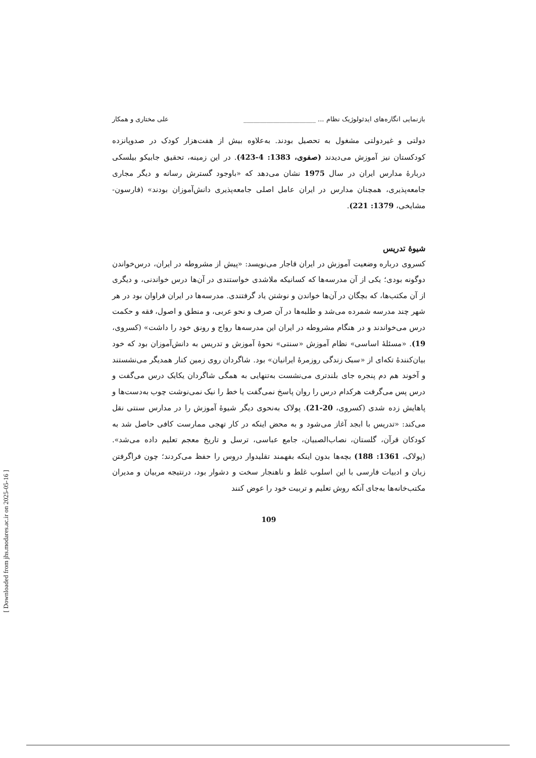بازنمایی انگاره‌های ایدئولوژیک نظام ... ______________________ علی مختاری و همکار
دولتی و غیردولتی مشغول به تحصیل بودند. به‌علاوه بیش از هفت‌هزار کودک در صدوپانزده کودکستان نیز آموزش می‌دیدند (صفوی، 1383: 4-423). در این زمینه، تحقیق جابیکو بیلسکی دربارهٔ مدارس ایران در سال 1975 نشان می‌دهد که «باوجود گسترش رسانه و دیگر مجاری جامعه‌پذیری، همچنان مدارس در ایران عامل اصلی جامعه‌پذیری دانش‌آموزان بودند» (فارسون- مشایخی، 1379: 221).
شیوهٔ تدریس
کسروی درباره وضعیت آموزش در ایران قاجار می‌نویسد: «پیش از مشروطه در ایران، درس‌خواندن دوگونه بودی؛ یکی از آن مدرسه‌ها که کسانیکه ملاشدی خواستندی در آن‌ها درس خواندنی، و دیگری از آن مکتب‌ها، که بچگان در آن‌ها خواندن و نوشتن یاد گرفتندی. مدرسه‌ها در ایران فراوان بود در هر شهر چند مدرسه شمرده می‌شد و طلبه‌ها در آن صرف و نحو عربی، و منطق و اصول، فقه و حکمت درس می‌خواندند و در هنگام مشروطه در ایران این مدرسه‌ها رواج و رونق خود را داشت» (کسروی، 19). «مسئلهٔ اساسی» نظام آموزش «سنتی» نحوهٔ آموزش و تدریس به دانش‌آموزان بود که خود بیان‌کنندهٔ تکه‌ای از «سبک زندگی روزمرهٔ ایرانیان» بود. شاگردان روی زمین کنار همدیگر می‌نشستند و آخوند هم دم پنجره جای بلندتری می‌نشست به‌تنهایی به همگی شاگردان یکایک درس می‌گفت و درس پس می‌گرفت هرکدام درس را روان پاسخ نمی‌گفت یا خط را نیک نمی‌نوشت چوب به‌دست‌ها و پاهایش زده شدی (کسروی، 20-21). پولاک به‌نحوی دیگر شیوهٔ آموزش را در مدارس سنتی نقل می‌کند: «تدریس با ابجد آغاز می‌شود و به محض اینکه در کار تهجی ممارست کافی حاصل شد به کودکان قرآن، گلستان، نصاب‌الصبیان، جامع عباسی، ترسل و تاریخ معجم تعلیم داده می‌شد». (پولاک، 1361: 188) بچه‌ها بدون اینکه بفهمند تقلیدوار دروس را حفظ می‌کردند؛ چون فراگرفتن زبان و ادبیات فارسی با این اسلوب غلط و ناهنجار سخت و دشوار بود، درنتیجه مربیان و مدیران مکتب‌خانه‌ها به‌جای آنکه روش تعلیم و تربیت خود را عوض کنند
109
[ Downloaded from jhs.modares.ac.ir on 2025-05-16 ]